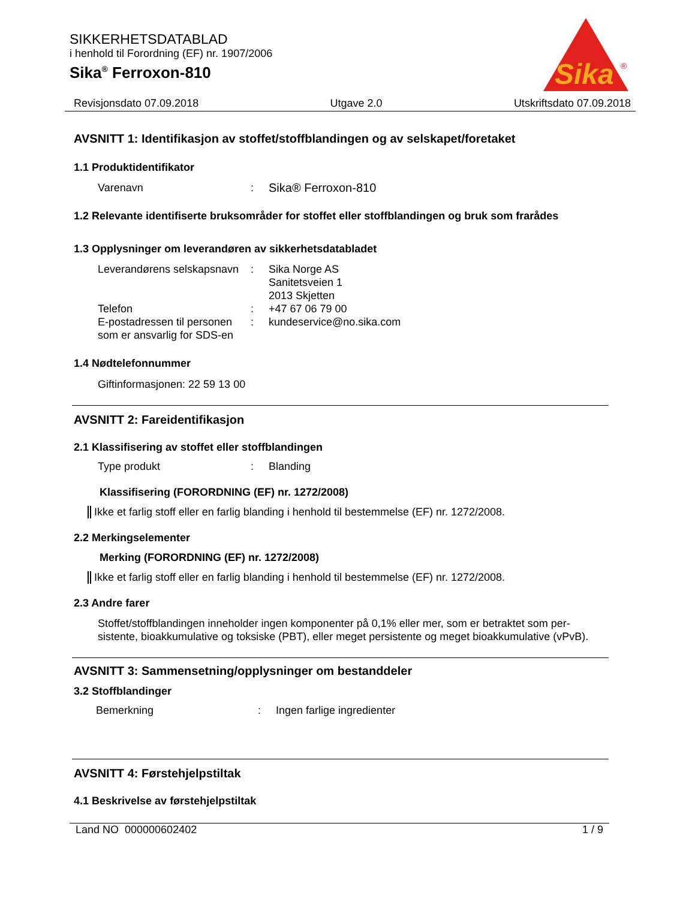SIKKERHETSDATABLAD
i henhold til Forordning (EF) nr. 1907/2006
Sika<sup>®</sup> Ferroxon-810
Sika
®
Revisjonsdato 07.09.2018 Utgave 2.0 Utskriftsdato 07.09.2018
AVSNITT 1: Identifikasjon av stoffet/stoffblandingen og av selskapet/foretaket
1.1 Produktidentifikator
Varenavn: Sika® Ferroxon-810
1.2 Relevante identifiserte bruksområder for stoffet eller stoffblandingen og bruk som frarådes
1.3 Opplysninger om leverandøren av sikkerhetsdatabladet
Leverandørens selskapsnavn: Sika Norge AS
Sanitetsveien 1
2013 Skjetten
Telefon: +47 67 06 79 00
E-postadressen til personen som er ansvarlig for SDS-en: kundeservice@no.sika.com
1.4 Nødtelefonnummer
Giftinformasjonen: 22 59 13 00
AVSNITT 2: Fareidentifikasjon
2.1 Klassifisering av stoffet eller stoffblandingen
Type produkt: Blanding
Klassifisering (FORORDNING (EF) nr. 1272/2008)
Ikke et farlig stoff eller en farlig blanding i henhold til bestemmelse (EF) nr. 1272/2008.
2.2 Merkingselementer
Merking (FORORDNING (EF) nr. 1272/2008)
Ikke et farlig stoff eller en farlig blanding i henhold til bestemmelse (EF) nr. 1272/2008.
2.3 Andre farer
Stoffet/stoffblandingen inneholder ingen komponenter på 0,1% eller mer, som er betraktet som per-sistente, bioakkumulative og toksiske (PBT), eller meget persistente og meget bioakkumulative (vPvB).
AVSNITT 3: Sammensetning/opplysninger om bestanddeler
3.2 Stoffblandinger
Bemerkning: Ingen farlige ingredienter
AVSNITT 4: Førstehjelpstiltak
4.1 Beskrivelse av førstehjelpstiltak
Land NO 000000602402 1 / 9